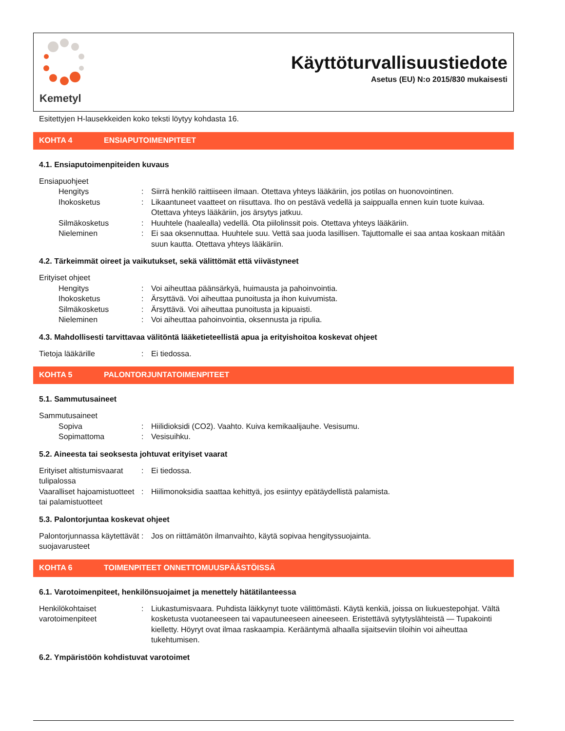Kemetyl
Käyttöturvallisuustiedote
Asetus (EU) N:o 2015/830 mukaisesti
Esitettyjen H-lausekkeiden koko teksti löytyy kohdasta 16.
KOHTA 4 ENSIAPUTOIMENPITEET
4.1. Ensiaputoimenpiteiden kuvaus
Ensiapuohjeet
Hengitys : Siirrä henkilö raittiiseen ilmaan. Otettava yhteys lääkäriin, jos potilas on huonovointinen.
Ihokosketus : Likaantuneet vaatteet on riisuttava. Iho on pestävä vedellä ja saippualla ennen kuin tuote kuivaa. Otettava yhteys lääkäriin, jos ärsytys jatkuu.
Silmäkosketus : Huuhtele (haalealla) vedellä. Ota piilolinssit pois. Otettava yhteys lääkäriin.
Nieleminen : Ei saa oksennuttaa. Huuhtele suu. Vettä saa juoda lasillisen. Tajuttomalle ei saa antaa koskaan mitään suun kautta. Otettava yhteys lääkäriin.
4.2. Tärkeimmät oireet ja vaikutukset, sekä välittömät että viivästyneet
Erityiset ohjeet
Hengitys : Voi aiheuttaa päänsärkyä, huimausta ja pahoinvointia.
Ihokosketus : Ärsyttävä. Voi aiheuttaa punoitusta ja ihon kuivumista.
Silmäkosketus : Ärsyttävä. Voi aiheuttaa punoitusta ja kipuaisti.
Nieleminen : Voi aiheuttaa pahoinvointia, oksennusta ja ripulia.
4.3. Mahdollisesti tarvittavaa välitöntä lääketieteellistä apua ja erityishoitoa koskevat ohjeet
Tietoja lääkärille : Ei tiedossa.
KOHTA 5 PALONTORJUNTATOIMENPITEET
5.1. Sammutusaineet
Sammutusaineet
Sopiva : Hiilidioksidi (CO2). Vaahto. Kuiva kemikaalijauhe. Vesisumu.
Sopimattoma : Vesisuihku.
5.2. Aineesta tai seoksesta johtuvat erityiset vaarat
Erityiset altistumisvaarat tulipalossa
: Ei tiedossa.
Vaaralliset hajoamistuotteet tai palamistuotteet
: Hiilimonoksidia saattaa kehittyä, jos esiintyy epätäydellistä palamista.
5.3. Palontorjuntaa koskevat ohjeet
Palontorjunnassa käytettävät suojavarusteet
: Jos on riittämätön ilmanvaihto, käytä sopivaa hengityssuojainta.
KOHTA 6 TOIMENPITEET ONNETTOMUUSPÄÄSTÖISSÄ
6.1. Varotoimenpiteet, henkilönsuojaimet ja menettely hätätilanteessa
Henkilökohtaiset varotoimenpiteet
: Liukastumisvaara. Puhdista läikkynyt tuote välittömästi. Käytä kenkiä, joissa on liukuestepohjat. Vältä kosketusta vuotaneeseen tai vapautuneeseen aineeseen. Eristettävä sytytyslähteistä — Tupakointi kielletty. Höyryt ovat ilmaa raskaampia. Kerääntymä alhaalla sijaitseviin tiloihin voi aiheuttaa tukehtumisen.
6.2. Ympäristöön kohdistuvat varotoimet